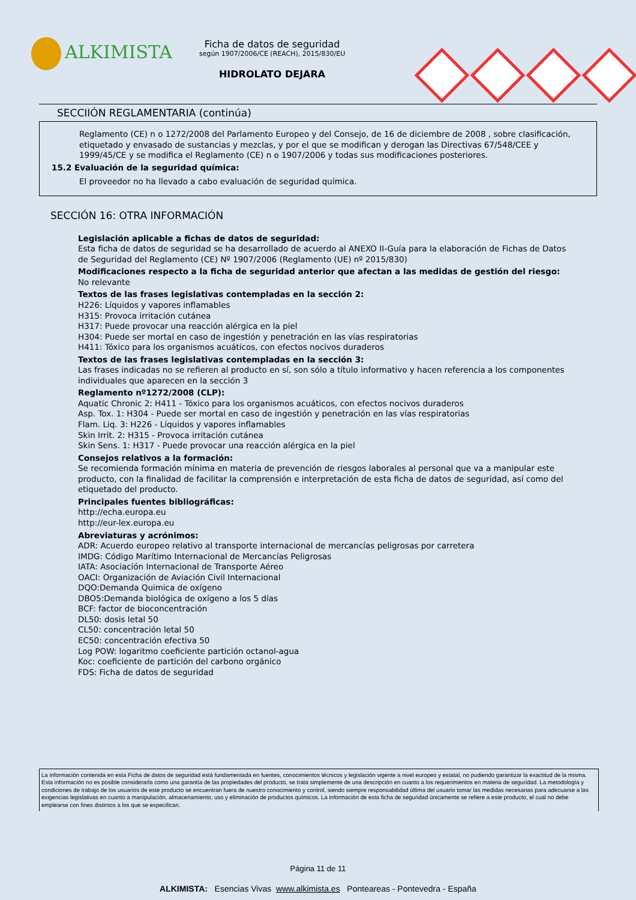ALKIMISTA
Ficha de datos de seguridad
según 1907/2006/CE (REACH), 2015/830/EU
HIDROLATO DEJARA
SECCIIÓN REGLAMENTARIA (continúa)
Reglamento (CE) n o 1272/2008 del Parlamento Europeo y del Consejo, de 16 de diciembre de 2008 , sobre clasificación, etiquetado y envasado de sustancias y mezclas, y por el que se modifican y derogan las Directivas 67/548/CEE y 1999/45/CE y se modifica el Reglamento (CE) n o 1907/2006 y todas sus modificaciones posteriores.
15.2 Evaluación de la seguridad química:
El proveedor no ha llevado a cabo evaluación de seguridad química.
SECCIÓN 16: OTRA INFORMACIÓN
Legislación aplicable a fichas de datos de seguridad:
Esta ficha de datos de seguridad se ha desarrollado de acuerdo al ANEXO II-Guía para la elaboración de Fichas de Datos de Seguridad del Reglamento (CE) Nº 1907/2006 (Reglamento (UE) nº 2015/830)
Modificaciones respecto a la ficha de seguridad anterior que afectan a las medidas de gestión del riesgo:
No relevante
Textos de las frases legislativas contempladas en la sección 2:
H226: Líquidos y vapores inflamables
H315: Provoca irritación cutánea
H317: Puede provocar una reacción alérgica en la piel
H304: Puede ser mortal en caso de ingestión y penetración en las vías respiratorias
H411: Tóxico para los organismos acuáticos, con efectos nocivos duraderos
Textos de las frases legislativas contempladas en la sección 3:
Las frases indicadas no se refieren al producto en sí, son sólo a título informativo y hacen referencia a los componentes individuales que aparecen en la sección 3
Reglamento nº1272/2008 (CLP):
Aquatic Chronic 2: H411 - Tóxico para los organismos acuáticos, con efectos nocivos duraderos
Asp. Tox. 1: H304 - Puede ser mortal en caso de ingestión y penetración en las vías respiratorias
Flam. Liq. 3: H226 - Líquidos y vapores inflamables
Skin Irrit. 2: H315 - Provoca irritación cutánea
Skin Sens. 1: H317 - Puede provocar una reacción alérgica en la piel
Consejos relativos a la formación:
Se recomienda formación mínima en materia de prevención de riesgos laborales al personal que va a manipular este producto, con la finalidad de facilitar la comprensión e interpretación de esta ficha de datos de seguridad, así como del etiquetado del producto.
Principales fuentes bibliográficas:
http://echa.europa.eu
http://eur-lex.europa.eu
Abreviaturas y acrónimos:
ADR: Acuerdo europeo relativo al transporte internacional de mercancías peligrosas por carretera
IMDG: Código Marítimo Internacional de Mercancías Peligrosas
IATA: Asociación Internacional de Transporte Aéreo
OACI: Organización de Aviación Civil Internacional
DQO:Demanda Quimica de oxígeno
DBO5:Demanda biológica de oxígeno a los 5 días
BCF: factor de bioconcentración
DL50: dosis letal 50
CL50: concentración letal 50
EC50: concentración efectiva 50
Log POW: logaritmo coeficiente partición octanol-agua
Koc: coeficiente de partición del carbono orgánico
FDS: Ficha de datos de seguridad
La información contenida en esta Ficha de datos de seguridad está fundamentada en fuentes, conocimientos técnicos y legislación vigente a nivel europeo y estatal, no pudiendo garantizar la exactitud de la misma. Esta información no es posible considerarla como una garantía de las propiedades del producto, se trata simplemente de una descripción en cuanto a los requerimientos en materia de seguridad. La metodología y condiciones de trabajo de los usuarios de este producto se encuentran fuera de nuestro conocimiento y control, siendo siempre responsabilidad última del usuario tomar las medidas necesarias para adecuarse a las exigencias legislativas en cuanto a manipulación, almacenamiento, uso y eliminación de productos químicos. La información de esta ficha de seguridad únicamente se refiere a este producto, el cual no debe emplearse con fines distintos a los que se especifican.
Página 11 de 11
ALKIMISTA: Esencias Vivas www.alkimista.es Ponteareas - Pontevedra - España